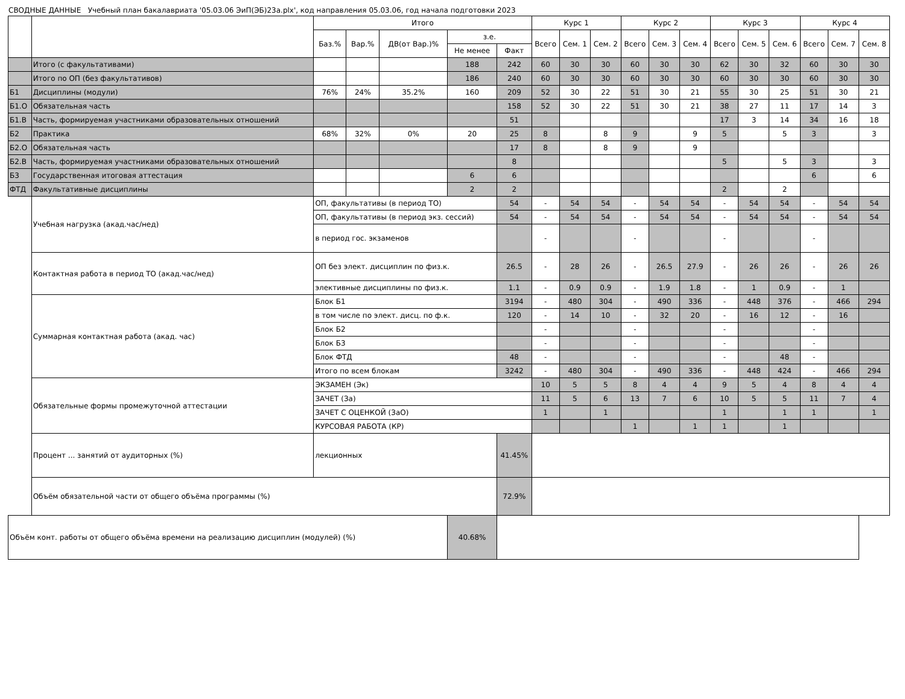СВОДНЫЕ ДАННЫЕ Учебный план бакалавриата '05.03.06 ЭиП(ЭБ)23а.plx', код направления 05.03.06, год начала подготовки 2023
| | | Итого | | | | | Курс 1 | | | Курс 2 | | | Курс 3 | | | Курс 4 | | |
| --- | --- | --- | --- | --- | --- | --- | --- | --- | --- | --- | --- | --- | --- | --- | --- | --- | --- | --- |
| | | Баз.% | Вар.% | ДВ(от Вар.)% | з.е. | | Всего | Сем. 1 | Сем. 2 | Всего | Сем. 3 | Сем. 4 | Всего | Сем. 5 | Сем. 6 | Всего | Сем. 7 | Сем. 8 |
| | | | | | Не менее | Факт | | | | | | | | | | | | |
| | Итого (с факультативами) | | | | 188 | 242 | 60 | 30 | 30 | 60 | 30 | 30 | 62 | 30 | 32 | 60 | 30 | 30 |
| | Итого по ОП (без факультативов) | | | | 186 | 240 | 60 | 30 | 30 | 60 | 30 | 30 | 60 | 30 | 30 | 60 | 30 | 30 |
| Б1 | Дисциплины (модули) | 76% | 24% | 35.2% | 160 | 209 | 52 | 30 | 22 | 51 | 30 | 21 | 55 | 30 | 25 | 51 | 30 | 21 |
| Б1.О | Обязательная часть | | | | | 158 | 52 | 30 | 22 | 51 | 30 | 21 | 38 | 27 | 11 | 17 | 14 | 3 |
| Б1.В | Часть, формируемая участниками образовательных отношений | | | | | 51 | | | | | | | 17 | 3 | 14 | 34 | 16 | 18 |
| Б2 | Практика | 68% | 32% | 0% | 20 | 25 | 8 | | 8 | 9 | | 9 | 5 | | 5 | 3 | | 3 |
| Б2.О | Обязательная часть | | | | | 17 | 8 | | 8 | 9 | | 9 | | | | | | |
| Б2.В | Часть, формируемая участниками образовательных отношений | | | | | 8 | | | | | | | 5 | | 5 | 3 | | 3 |
| Б3 | Государственная итоговая аттестация | | | | 6 | 6 | | | | | | | | | | 6 | | 6 |
| ФТД | Факультативные дисциплины | | | | 2 | 2 | | | | | | | 2 | | 2 | | | |
| | Учебная нагрузка (акад.час/нед) | ОП, факультативы (в период ТО) | | | | 54 | - | 54 | 54 | - | 54 | 54 | - | 54 | 54 | - | 54 | 54 |
| | | ОП, факультативы (в период экз. сессий) | | | | 54 | - | 54 | 54 | - | 54 | 54 | - | 54 | 54 | - | 54 | 54 |
| | | в период гос. экзаменов | | | | | - | | | - | | | - | | | - | | |
| | Контактная работа в период ТО (акад.час/нед) | ОП без элект. дисциплин по физ.к. | | | | 26.5 | - | 28 | 26 | - | 26.5 | 27.9 | - | 26 | 26 | - | 26 | 26 |
| | | элективные дисциплины по физ.к. | | | | 1.1 | - | 0.9 | 0.9 | - | 1.9 | 1.8 | - | 1 | 0.9 | - | 1 | |
| | Суммарная контактная работа (акад. час) | Блок Б1 | | | | 3194 | - | 480 | 304 | - | 490 | 336 | - | 448 | 376 | - | 466 | 294 |
| | | в том числе по элект. дисц. по ф.к. | | | | 120 | - | 14 | 10 | - | 32 | 20 | - | 16 | 12 | - | 16 | |
| | | Блок Б2 | | | | | - | | | - | | | - | | | - | | |
| | | Блок Б3 | | | | | - | | | - | | | - | | | - | | |
| | | Блок ФТД | | | | 48 | - | | | - | | | - | | 48 | - | | |
| | | Итого по всем блокам | | | | 3242 | - | 480 | 304 | - | 490 | 336 | - | 448 | 424 | - | 466 | 294 |
| | Обязательные формы промежуточной аттестации | ЭКЗАМЕН (Эк) | | | | | 10 | 5 | 5 | 8 | 4 | 4 | 9 | 5 | 4 | 8 | 4 | 4 |
| | | ЗАЧЕТ (За) | | | | | 11 | 5 | 6 | 13 | 7 | 6 | 10 | 5 | 5 | 11 | 7 | 4 |
| | | ЗАЧЕТ С ОЦЕНКОЙ (ЗаО) | | | | | 1 | | 1 | | | | 1 | | 1 | 1 | | 1 |
| | | КУРСОВАЯ РАБОТА (КР) | | | | | | | | 1 | | 1 | 1 | | 1 | | | |
| | Процент ... занятий от аудиторных (%) | лекционных | | | | 41.45% | | | | | | | | | | | | |
| | Объём обязательной части от общего объёма программы (%) | | | | | 72.9% | | | | | | | | | | | | |
| Объём конт. работы от общего объёма времени на реализацию дисциплин (модулей) (%) | | | | | 40.68% | | | | | | | | | | | | | |